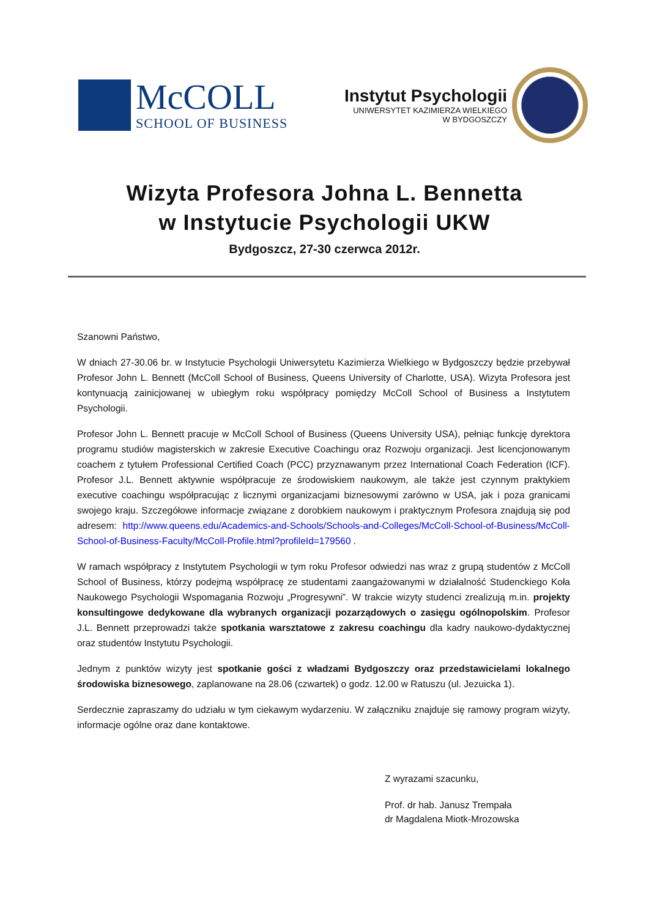McCOLL
SCHOOL OF BUSINESS
Instytut Psychologii
UNIWERSYTET KAZIMIERZA WIELKIEGO
W BYDGOSZCZY
Wizyta Profesora Johna L. Bennetta
w Instytucie Psychologii UKW
Bydgoszcz, 27-30 czerwca 2012r.
Szanowni Państwo,
W dniach 27-30.06 br. w Instytucie Psychologii Uniwersytetu Kazimierza Wielkiego w Bydgoszczy będzie przebywał Profesor John L. Bennett (McColl School of Business, Queens University of Charlotte, USA). Wizyta Profesora jest kontynuacją zainicjowanej w ubiegłym roku współpracy pomiędzy McColl School of Business a Instytutem Psychologii.
Profesor John L. Bennett pracuje w McColl School of Business (Queens University USA), pełniąc funkcję dyrektora programu studiów magisterskich w zakresie Executive Coachingu oraz Rozwoju organizacji. Jest licencjonowanym coachem z tytułem Professional Certified Coach (PCC) przyznawanym przez International Coach Federation (ICF). Profesor J.L. Bennett aktywnie współpracuje ze środowiskiem naukowym, ale także jest czynnym praktykiem executive coachingu współpracując z licznymi organizacjami biznesowymi zarówno w USA, jak i poza granicami swojego kraju. Szczegółowe informacje związane z dorobkiem naukowym i praktycznym Profesora znajdują się pod adresem: http://www.queens.edu/Academics-and-Schools/Schools-and-Colleges/McColl-School-of-Business/McColl-School-of-Business-Faculty/McColl-Profile.html?profileId=179560 .
W ramach współpracy z Instytutem Psychologii w tym roku Profesor odwiedzi nas wraz z grupą studentów z McColl School of Business, którzy podejmą współpracę ze studentami zaangażowanymi w działalność Studenckiego Koła Naukowego Psychologii Wspomagania Rozwoju „Progresywni”. W trakcie wizyty studenci zrealizują m.in. projekty konsultingowe dedykowane dla wybranych organizacji pozarządowych o zasięgu ogólnopolskim. Profesor J.L. Bennett przeprowadzi także spotkania warsztatowe z zakresu coachingu dla kadry naukowo-dydaktycznej oraz studentów Instytutu Psychologii.
Jednym z punktów wizyty jest spotkanie gości z władzami Bydgoszczy oraz przedstawicielami lokalnego środowiska biznesowego, zaplanowane na 28.06 (czwartek) o godz. 12.00 w Ratuszu (ul. Jezuicka 1).
Serdecznie zapraszamy do udziału w tym ciekawym wydarzeniu. W załączniku znajduje się ramowy program wizyty, informacje ogólne oraz dane kontaktowe.
Z wyrazami szacunku,
Prof. dr hab. Janusz Trempała
dr Magdalena Miotk-Mrozowska